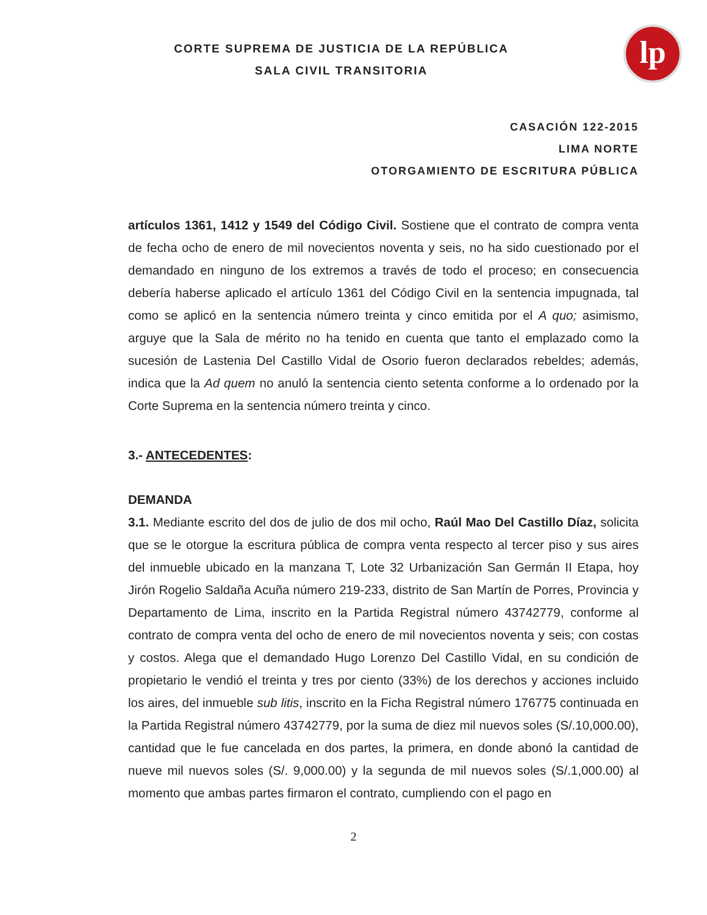lp
CORTE SUPREMA DE JUSTICIA DE LA REPÚBLICA
SALA CIVIL TRANSITORIA
CASACIÓN 122-2015
LIMA NORTE
OTORGAMIENTO DE ESCRITURA PÚBLICA
artículos 1361, 1412 y 1549 del Código Civil. Sostiene que el contrato de compra venta de fecha ocho de enero de mil novecientos noventa y seis, no ha sido cuestionado por el demandado en ninguno de los extremos a través de todo el proceso; en consecuencia debería haberse aplicado el artículo 1361 del Código Civil en la sentencia impugnada, tal como se aplicó en la sentencia número treinta y cinco emitida por el A quo; asimismo, arguye que la Sala de mérito no ha tenido en cuenta que tanto el emplazado como la sucesión de Lastenia Del Castillo Vidal de Osorio fueron declarados rebeldes; además, indica que la Ad quem no anuló la sentencia ciento setenta conforme a lo ordenado por la Corte Suprema en la sentencia número treinta y cinco.
3.- ANTECEDENTES:
DEMANDA
3.1. Mediante escrito del dos de julio de dos mil ocho, Raúl Mao Del Castillo Díaz, solicita que se le otorgue la escritura pública de compra venta respecto al tercer piso y sus aires del inmueble ubicado en la manzana T, Lote 32 Urbanización San Germán II Etapa, hoy Jirón Rogelio Saldaña Acuña número 219-233, distrito de San Martín de Porres, Provincia y Departamento de Lima, inscrito en la Partida Registral número 43742779, conforme al contrato de compra venta del ocho de enero de mil novecientos noventa y seis; con costas y costos. Alega que el demandado Hugo Lorenzo Del Castillo Vidal, en su condición de propietario le vendió el treinta y tres por ciento (33%) de los derechos y acciones incluido los aires, del inmueble sub litis, inscrito en la Ficha Registral número 176775 continuada en la Partida Registral número 43742779, por la suma de diez mil nuevos soles (S/.10,000.00), cantidad que le fue cancelada en dos partes, la primera, en donde abonó la cantidad de nueve mil nuevos soles (S/. 9,000.00) y la segunda de mil nuevos soles (S/.1,000.00) al momento que ambas partes firmaron el contrato, cumpliendo con el pago en
2